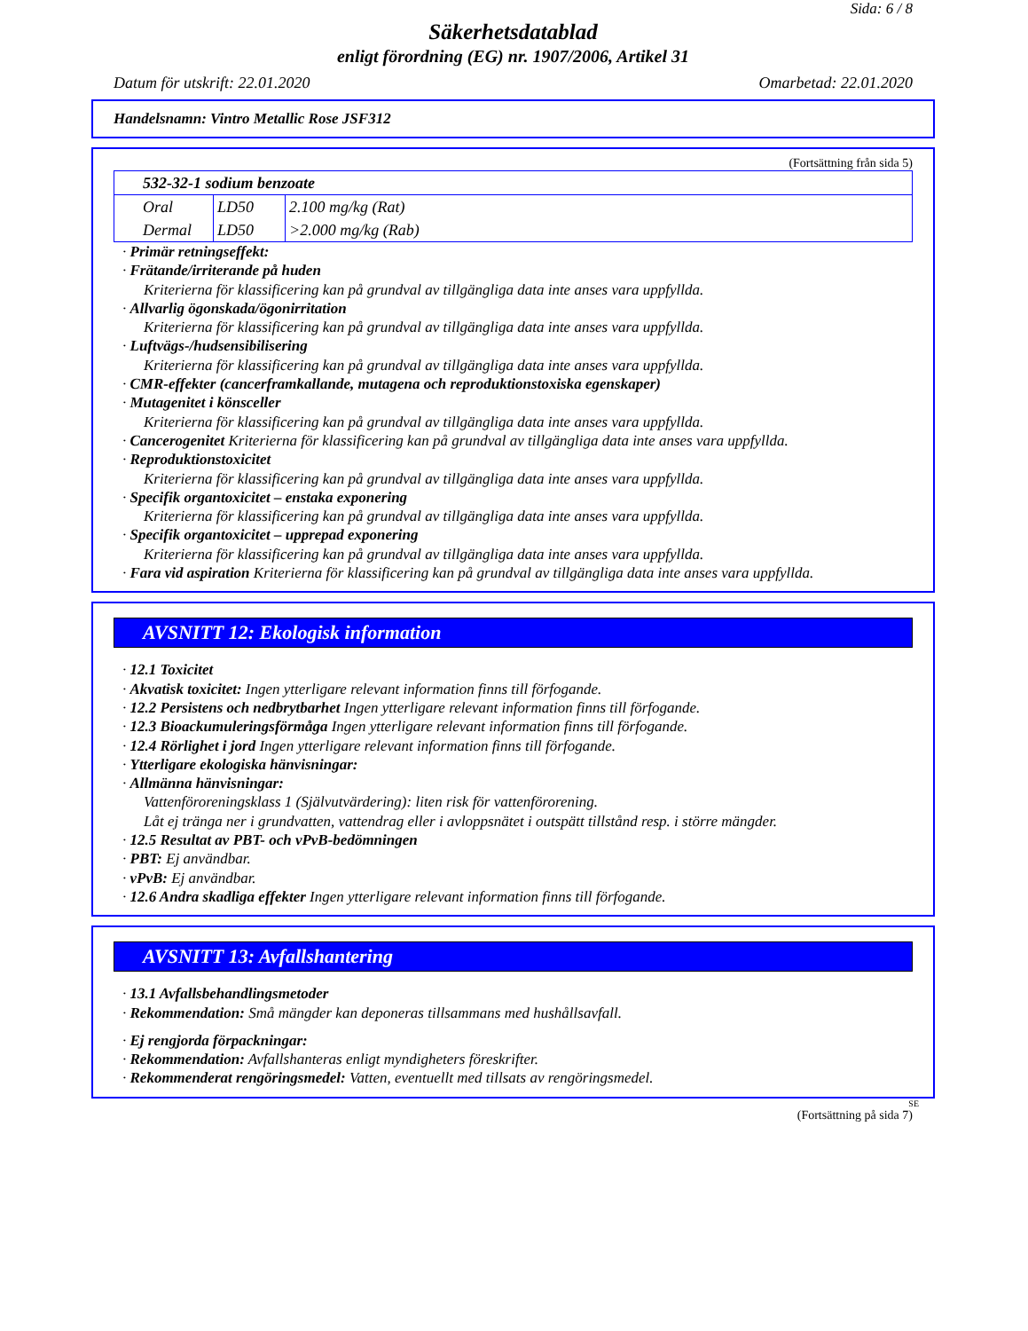Sida: 6 / 8
Säkerhetsdatablad
enligt förordning (EG) nr. 1907/2006, Artikel 31
Datum för utskrift: 22.01.2020 Omarbetad: 22.01.2020
Handelsnamn: Vintro Metallic Rose JSF312
(Fortsättning från sida 5)
| 532-32-1 sodium benzoate | | |
| Oral | LD50 | 2.100 mg/kg (Rat) |
| Dermal | LD50 | >2.000 mg/kg (Rab) |
· Primär retningseffekt:
· Frätande/irriterande på huden
Kriterierna för klassificering kan på grundval av tillgängliga data inte anses vara uppfyllda.
· Allvarlig ögonskada/ögonirritation
Kriterierna för klassificering kan på grundval av tillgängliga data inte anses vara uppfyllda.
· Luftvägs-/hudsensibilisering
Kriterierna för klassificering kan på grundval av tillgängliga data inte anses vara uppfyllda.
· CMR-effekter (cancerframkallande, mutagena och reproduktionstoxiska egenskaper)
· Mutagenitet i könsceller
Kriterierna för klassificering kan på grundval av tillgängliga data inte anses vara uppfyllda.
· Cancerogenitet Kriterierna för klassificering kan på grundval av tillgängliga data inte anses vara uppfyllda.
· Reproduktionstoxicitet
Kriterierna för klassificering kan på grundval av tillgängliga data inte anses vara uppfyllda.
· Specifik organtoxicitet – enstaka exponering
Kriterierna för klassificering kan på grundval av tillgängliga data inte anses vara uppfyllda.
· Specifik organtoxicitet – upprepad exponering
Kriterierna för klassificering kan på grundval av tillgängliga data inte anses vara uppfyllda.
· Fara vid aspiration Kriterierna för klassificering kan på grundval av tillgängliga data inte anses vara uppfyllda.
AVSNITT 12: Ekologisk information
· 12.1 Toxicitet
· Akvatisk toxicitet: Ingen ytterligare relevant information finns till förfogande.
· 12.2 Persistens och nedbrytbarhet Ingen ytterligare relevant information finns till förfogande.
· 12.3 Bioackumuleringsförmåga Ingen ytterligare relevant information finns till förfogande.
· 12.4 Rörlighet i jord Ingen ytterligare relevant information finns till förfogande.
· Ytterligare ekologiska hänvisningar:
· Allmänna hänvisningar:
Vattenföroreningsklass 1 (Självutvärdering): liten risk för vattenförorening.
Låt ej tränga ner i grundvatten, vattendrag eller i avloppsnätet i outspätt tillstånd resp. i större mängder.
· 12.5 Resultat av PBT- och vPvB-bedömningen
· PBT: Ej användbar.
· vPvB: Ej användbar.
· 12.6 Andra skadliga effekter Ingen ytterligare relevant information finns till förfogande.
AVSNITT 13: Avfallshantering
· 13.1 Avfallsbehandlingsmetoder
· Rekommendation: Små mängder kan deponeras tillsammans med hushållsavfall.
· Ej rengjorda förpackningar:
· Rekommendation: Avfallshanteras enligt myndigheters föreskrifter.
· Rekommenderat rengöringsmedel: Vatten, eventuellt med tillsats av rengöringsmedel.
SE
(Fortsättning på sida 7)